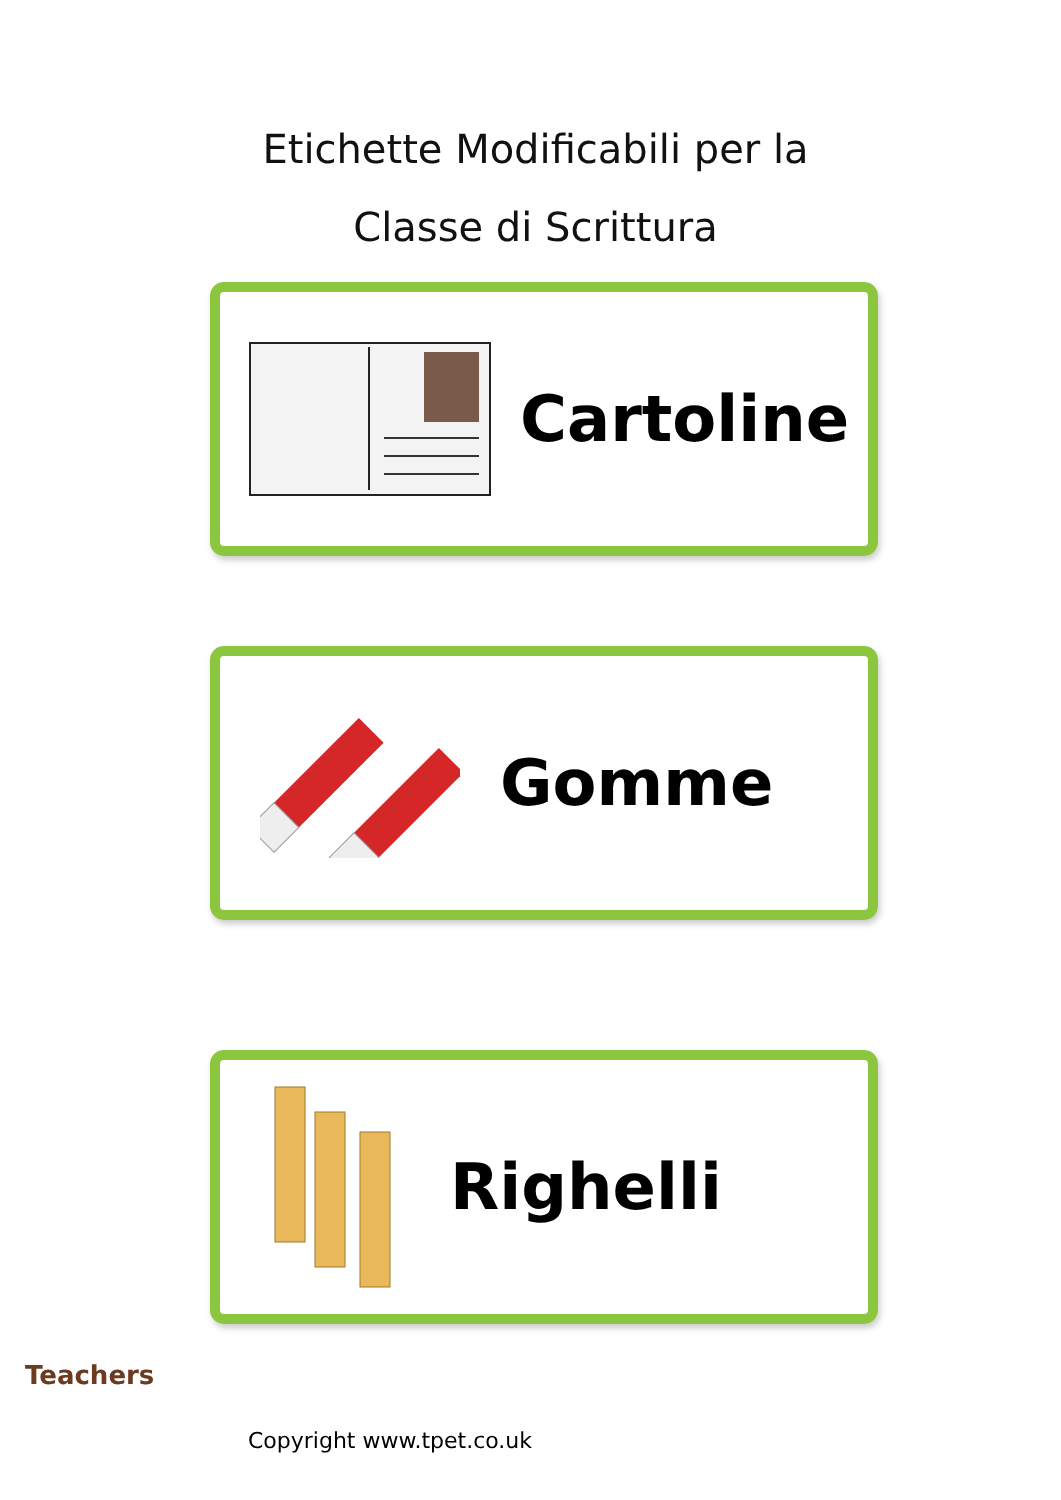Etichette Modificabili per la
Classe di Scrittura
Cartoline
Gomme
Righelli
Teachers
Copyright www.tpet.co.uk